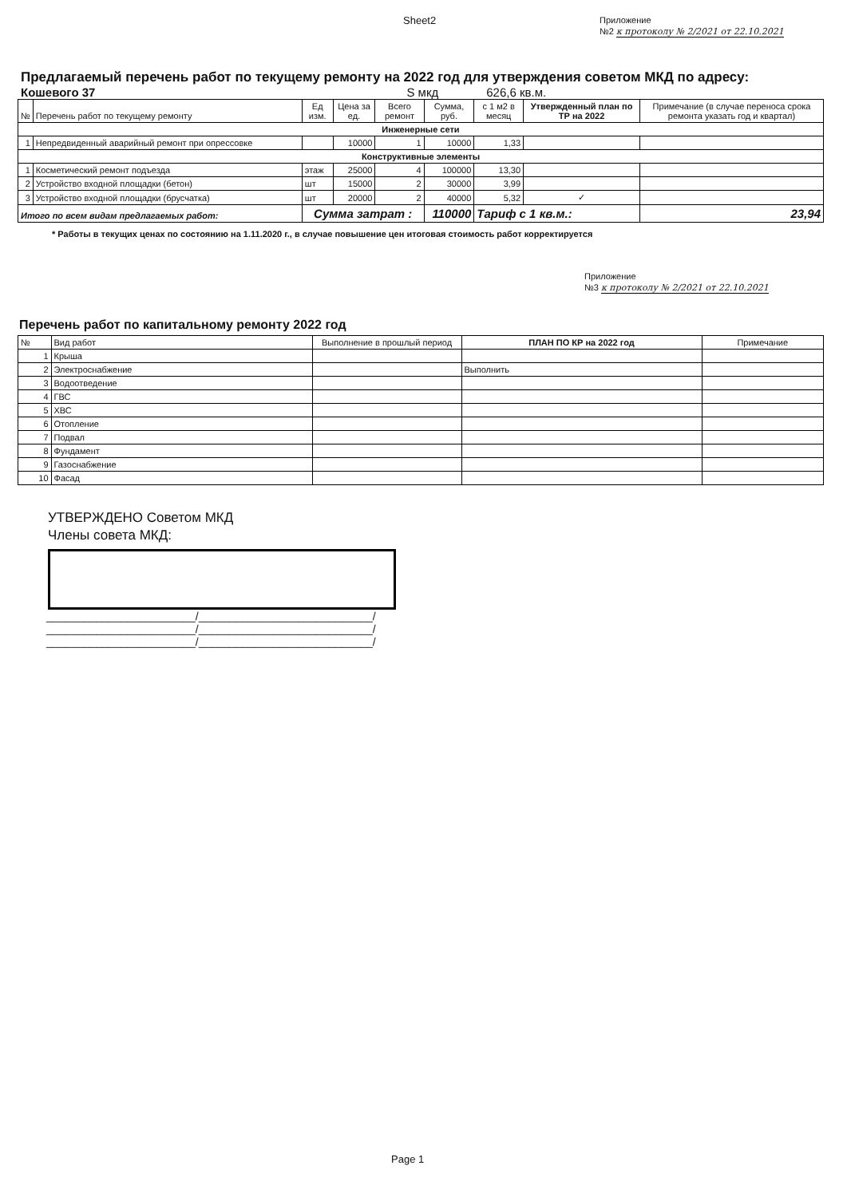Sheet2
Приложение
№2 к протоколу № 2/2021 от 22.10.2021
Предлагаемый перечень работ по текущему ремонту на 2022 год для утверждения советом МКД по адресу:
Кошевого 37 S мкд 626,6 кв.м.
| № | Перечень работ по текущему ремонту | Ед изм. | Цена за ед. | Всего ремонт | Сумма, руб. | с 1 м2 в месяц | Утвержденный план по ТР на 2022 | Примечание (в случае переноса срока ремонта указать год и квартал) |
| --- | --- | --- | --- | --- | --- | --- | --- | --- |
| Инженерные сети | | | | | | | | |
| 1 | Непредвиденный аварийный ремонт при опрессовке | | 10000 | 1 | 10000 | 1,33 | | |
| Конструктивные элементы | | | | | | | | |
| 1 | Косметический ремонт подъезда | этаж | 25000 | 4 | 100000 | 13,30 | | |
| 2 | Устройство входной площадки (бетон) | шт | 15000 | 2 | 30000 | 3,99 | | |
| 3 | Устройство входной площадки (брусчатка) | шт | 20000 | 2 | 40000 | 5,32 | ✓ | |
| Итого по всем видам предлагаемых работ: | | Сумма затрат : | | | 110000 | Тариф с 1 кв.м.: | | 23,94 |
* Работы в текущих ценах по состоянию на 1.11.2020 г., в случае повышение цен итоговая стоимость работ корректируется
Приложение
№3 к протоколу № 2/2021 от 22.10.2021
Перечень работ по капитальному ремонту 2022 год
| № | Вид работ | Выполнение в прошлый период | ПЛАН ПО КР на 2022 год | Примечание |
| --- | --- | --- | --- | --- |
| 1 | Крыша | | | |
| 2 | Электроснабжение | | Выполнить | |
| 3 | Водоотведение | | | |
| 4 | ГВС | | | |
| 5 | ХВС | | | |
| 6 | Отопление | | | |
| 7 | Подвал | | | |
| 8 | Фундамент | | | |
| 9 | Газоснабжение | | | |
| 10 | Фасад | | | |
УТВЕРЖДЕНО Советом МКД
Члены совета МКД:
________________________/____________________________/
________________________/____________________________/
________________________/____________________________/
Page 1